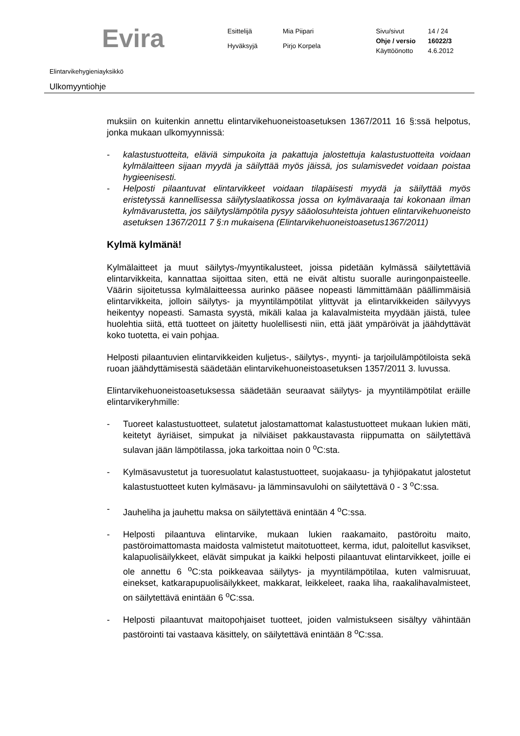Evira
Esittelijä
Mia Piipari
Hyväksyjä
Pirjo Korpela
Sivu/sivut
14 / 24
Ohje / versio
16022/3
Käyttöönotto
4.6.2012
Elintarvikehygieniayksikkö
Ulkomyyntiohje
muksiin on kuitenkin annettu elintarvikehuoneistoasetuksen 1367/2011 16 §:ssä helpotus, jonka mukaan ulkomyynnissä:
- kalastustuotteita, eläviä simpukoita ja pakattuja jalostettuja kalastustuotteita voidaan kylmälaitteen sijaan myydä ja säilyttää myös jäissä, jos sulamisvedet voidaan poistaa hygieenisesti.
- Helposti pilaantuvat elintarvikkeet voidaan tilapäisesti myydä ja säilyttää myös eristetyssä kannellisessa säilytyslaatikossa jossa on kylmävaraaja tai kokonaan ilman kylmävarustetta, jos säilytyslämpötila pysyy sääolosuhteista johtuen elintarvikehuoneisto asetuksen 1367/2011 7 §:n mukaisena (Elintarvikehuoneistoasetus1367/2011)
Kylmä kylmänä!
Kylmälaitteet ja muut säilytys-/myyntikalusteet, joissa pidetään kylmässä säilytettäviä elintarvikkeita, kannattaa sijoittaa siten, että ne eivät altistu suoralle auringonpaisteelle. Väärin sijoitetussa kylmälaitteessa aurinko pääsee nopeasti lämmittämään päällimmäisiä elintarvikkeita, jolloin säilytys- ja myyntilämpötilat ylittyvät ja elintarvikkeiden säilyvyys heikentyy nopeasti. Samasta syystä, mikäli kalaa ja kalavalmisteita myydään jäistä, tulee huolehtia siitä, että tuotteet on jäitetty huolellisesti niin, että jäät ympäröivät ja jäähdyttävät koko tuotetta, ei vain pohjaa.
Helposti pilaantuvien elintarvikkeiden kuljetus-, säilytys-, myynti- ja tarjoilulämpötiloista sekä ruoan jäähdyttämisestä säädetään elintarvikehuoneistoasetuksen 1357/2011 3. luvussa.
Elintarvikehuoneistoasetuksessa säädetään seuraavat säilytys- ja myyntilämpötilat eräille elintarvikeryhmille:
- Tuoreet kalastustuotteet, sulatetut jalostamattomat kalastustuotteet mukaan lukien mäti, keitetyt äyriäiset, simpukat ja nilviäiset pakkaustavasta riippumatta on säilytettävä sulavan jään lämpötilassa, joka tarkoittaa noin 0 <sup>o</sup>C:sta.
- Kylmäsavustetut ja tuoresuolatut kalastustuotteet, suojakaasu- ja tyhjiöpakatut jalostetut kalastustuotteet kuten kylmäsavu- ja lämminsavulohi on säilytettävä 0 - 3 <sup>o</sup>C:ssa.
- Jauheliha ja jauhettu maksa on säilytettävä enintään 4 <sup>o</sup>C:ssa.
- Helposti pilaantuva elintarvike, mukaan lukien raakamaito, pastöroitu maito, pastöroimattomasta maidosta valmistetut maitotuotteet, kerma, idut, paloitellut kasvikset, kalapuolisäilykkeet, elävät simpukat ja kaikki helposti pilaantuvat elintarvikkeet, joille ei ole annettu 6 <sup>o</sup>C:sta poikkeavaa säilytys- ja myyntilämpötilaa, kuten valmisruuat, einekset, katkarapupuolisäilykkeet, makkarat, leikkeleet, raaka liha, raakalihavalmisteet, on säilytettävä enintään 6 <sup>o</sup>C:ssa.
- Helposti pilaantuvat maitopohjaiset tuotteet, joiden valmistukseen sisältyy vähintään pastörointi tai vastaava käsittely, on säilytettävä enintään 8 <sup>o</sup>C:ssa.